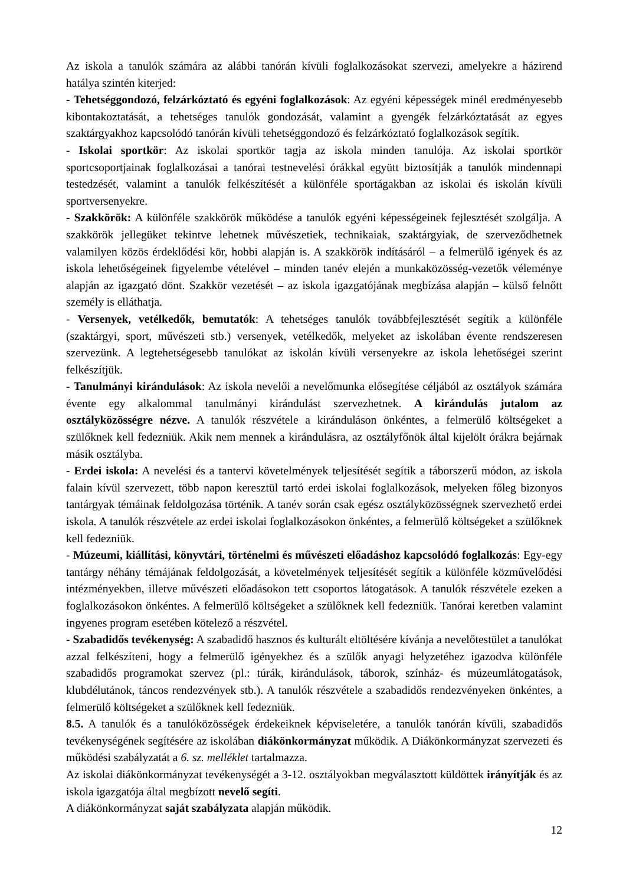Az iskola a tanulók számára az alábbi tanórán kívüli foglalkozásokat szervezi, amelyekre a házirend hatálya szintén kiterjed:
- Tehetséggondozó, felzárkóztató és egyéni foglalkozások: Az egyéni képességek minél eredményesebb kibontakoztatását, a tehetséges tanulók gondozását, valamint a gyengék felzárkóztatását az egyes szaktárgyakhoz kapcsolódó tanórán kívüli tehetséggondozó és felzárkóztató foglalkozások segítik.
- Iskolai sportkör: Az iskolai sportkör tagja az iskola minden tanulója. Az iskolai sportkör sportcsoportjainak foglalkozásai a tanórai testnevelési órákkal együtt biztosítják a tanulók mindennapi testedzését, valamint a tanulók felkészítését a különféle sportágakban az iskolai és iskolán kívüli sportversenyekre.
- Szakkörök: A különféle szakkörök működése a tanulók egyéni képességeinek fejlesztését szolgálja. A szakkörök jellegüket tekintve lehetnek művészetiek, technikaiak, szaktárgyiak, de szerveződhetnek valamilyen közös érdeklődési kör, hobbi alapján is. A szakkörök indításáról – a felmerülő igények és az iskola lehetőségeinek figyelembe vételével – minden tanév elején a munkaközösség-vezetők véleménye alapján az igazgató dönt. Szakkör vezetését – az iskola igazgatójának megbízása alapján – külső felnőtt személy is elláthatja.
- Versenyek, vetélkedők, bemutatók: A tehetséges tanulók továbbfejlesztését segítik a különféle (szaktárgyi, sport, művészeti stb.) versenyek, vetélkedők, melyeket az iskolában évente rendszeresen szervezünk. A legtehetségesebb tanulókat az iskolán kívüli versenyekre az iskola lehetőségei szerint felkészítjük.
- Tanulmányi kirándulások: Az iskola nevelői a nevelőmunka elősegítése céljából az osztályok számára évente egy alkalommal tanulmányi kirándulást szervezhetnek. A kirándulás jutalom az osztályközösségre nézve. A tanulók részvétele a kiránduláson önkéntes, a felmerülő költségeket a szülőknek kell fedezniük. Akik nem mennek a kirándulásra, az osztályfőnök által kijelölt órákra bejárnak másik osztályba.
- Erdei iskola: A nevelési és a tantervi követelmények teljesítését segítik a táborszerű módon, az iskola falain kívül szervezett, több napon keresztül tartó erdei iskolai foglalkozások, melyeken főleg bizonyos tantárgyak témáinak feldolgozása történik. A tanév során csak egész osztályközösségnek szervezhető erdei iskola. A tanulók részvétele az erdei iskolai foglalkozásokon önkéntes, a felmerülő költségeket a szülőknek kell fedezniük.
- Múzeumi, kiállítási, könyvtári, történelmi és művészeti előadáshoz kapcsolódó foglalkozás: Egy-egy tantárgy néhány témájának feldolgozását, a követelmények teljesítését segítik a különféle közművelődési intézményekben, illetve művészeti előadásokon tett csoportos látogatások. A tanulók részvétele ezeken a foglalkozásokon önkéntes. A felmerülő költségeket a szülőknek kell fedezniük. Tanórai keretben valamint ingyenes program esetében kötelező a részvétel.
- Szabadidős tevékenység: A szabadidő hasznos és kulturált eltöltésére kívánja a nevelőtestület a tanulókat azzal felkészíteni, hogy a felmerülő igényekhez és a szülők anyagi helyzetéhez igazodva különféle szabadidős programokat szervez (pl.: túrák, kirándulások, táborok, színház- és múzeumlátogatások, klubdélutánok, táncos rendezvények stb.). A tanulók részvétele a szabadidős rendezvényeken önkéntes, a felmerülő költségeket a szülőknek kell fedezniük.
8.5. A tanulók és a tanulóközösségek érdekeiknek képviseletére, a tanulók tanórán kívüli, szabadidős tevékenységének segítésére az iskolában diákönkormányzat működik. A Diákönkormányzat szervezeti és működési szabályzatát a 6. sz. melléklet tartalmazza.
Az iskolai diákönkormányzat tevékenységét a 3-12. osztályokban megválasztott küldöttek irányítják és az iskola igazgatója által megbízott nevelő segíti.
A diákönkormányzat saját szabályzata alapján működik.
12